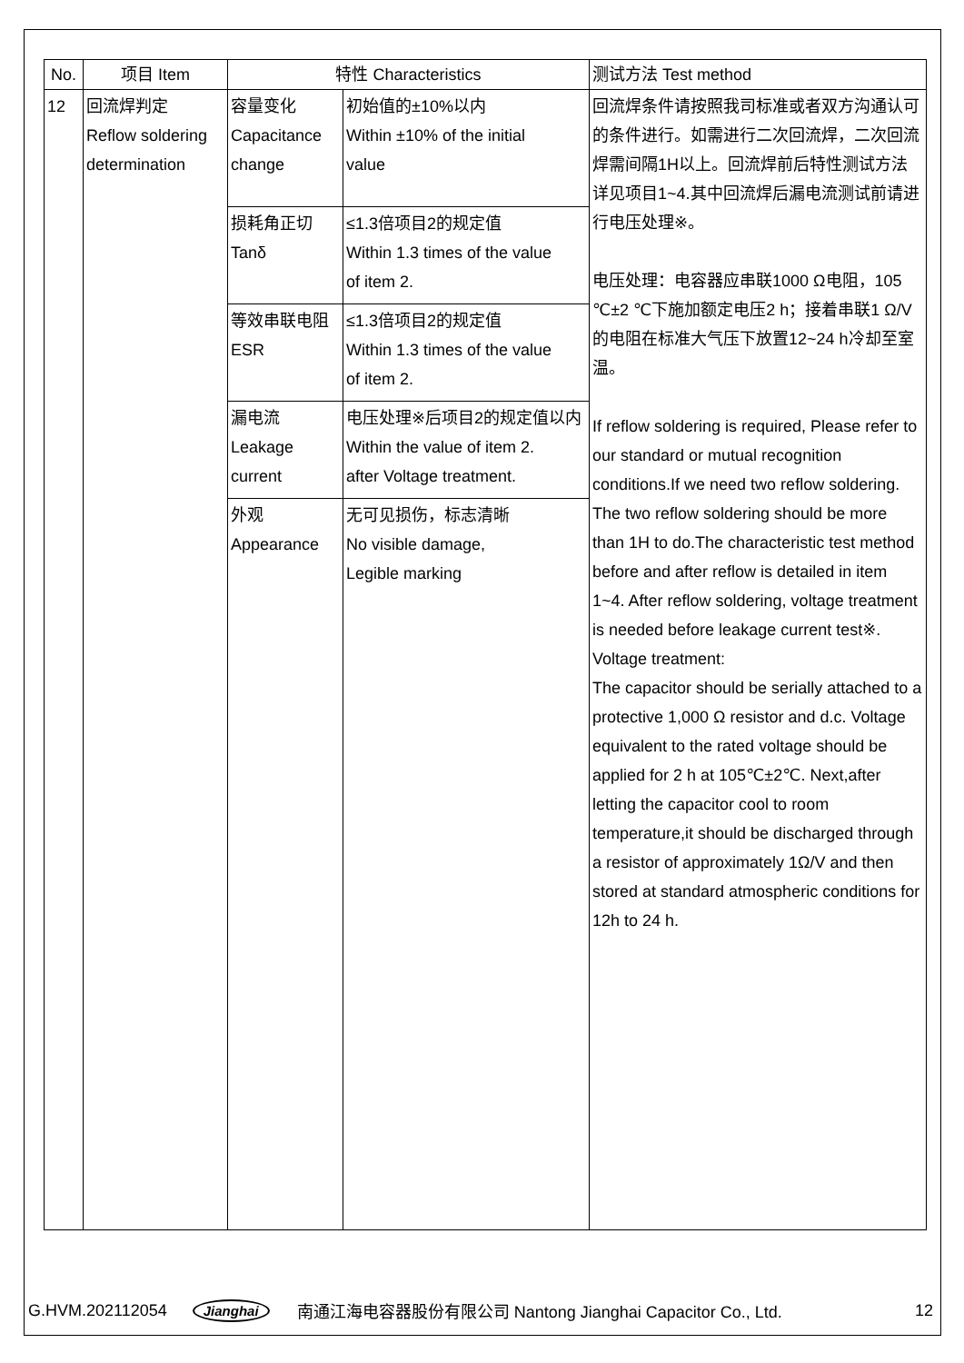| No. | 项目 Item | 特性 Characteristics | | 测试方法 Test method |
| --- | --- | --- | --- | --- |
| 12 | 回流焊判定 Reflow soldering determination | 容量变化 Capacitance change | 初始值的±10%以内 Within ±10% of the initial value | 回流焊条件请按照我司标准或者双方沟通认可的条件进行。如需进行二次回流焊，二次回流焊需间隔1H以上。回流焊前后特性测试方法详见项目1~4.其中回流焊后漏电流测试前请进行电压处理※。 电压处理：电容器应串联1000 Ω电阻，105 ℃±2 ℃下施加额定电压2 h；接着串联1 Ω/V的电阻在标准大气压下放置12~24 h冷却至室温。 If reflow soldering is required, Please refer to our standard or mutual recognition conditions.If we need two reflow soldering. The two reflow soldering should be more than 1H to do.The characteristic test method before and after reflow is detailed in item 1~4. After reflow soldering, voltage treatment is needed before leakage current test※. Voltage treatment: The capacitor should be serially attached to a protective 1,000 Ω resistor and d.c. Voltage equivalent to the rated voltage should be applied for 2 h at 105℃±2℃. Next,after letting the capacitor cool to room temperature,it should be discharged through a resistor of approximately 1Ω/V and then stored at standard atmospheric conditions for 12h to 24 h. |
| | | 损耗角正切 Tanδ | ≤1.3倍项目2的规定值 Within 1.3 times of the value of item 2. | |
| | | 等效串联电阻 ESR | ≤1.3倍项目2的规定值 Within 1.3 times of the value of item 2. | |
| | | 漏电流 Leakage current | 电压处理※后项目2的规定值以内 Within the value of item 2. after Voltage treatment. | |
| | | 外观 Appearance | 无可见损伤，标志清晰 No visible damage, Legible marking | |
G.HVM.202112054 Jianghai 南通江海电容器股份有限公司 Nantong Jianghai Capacitor Co., Ltd. 12